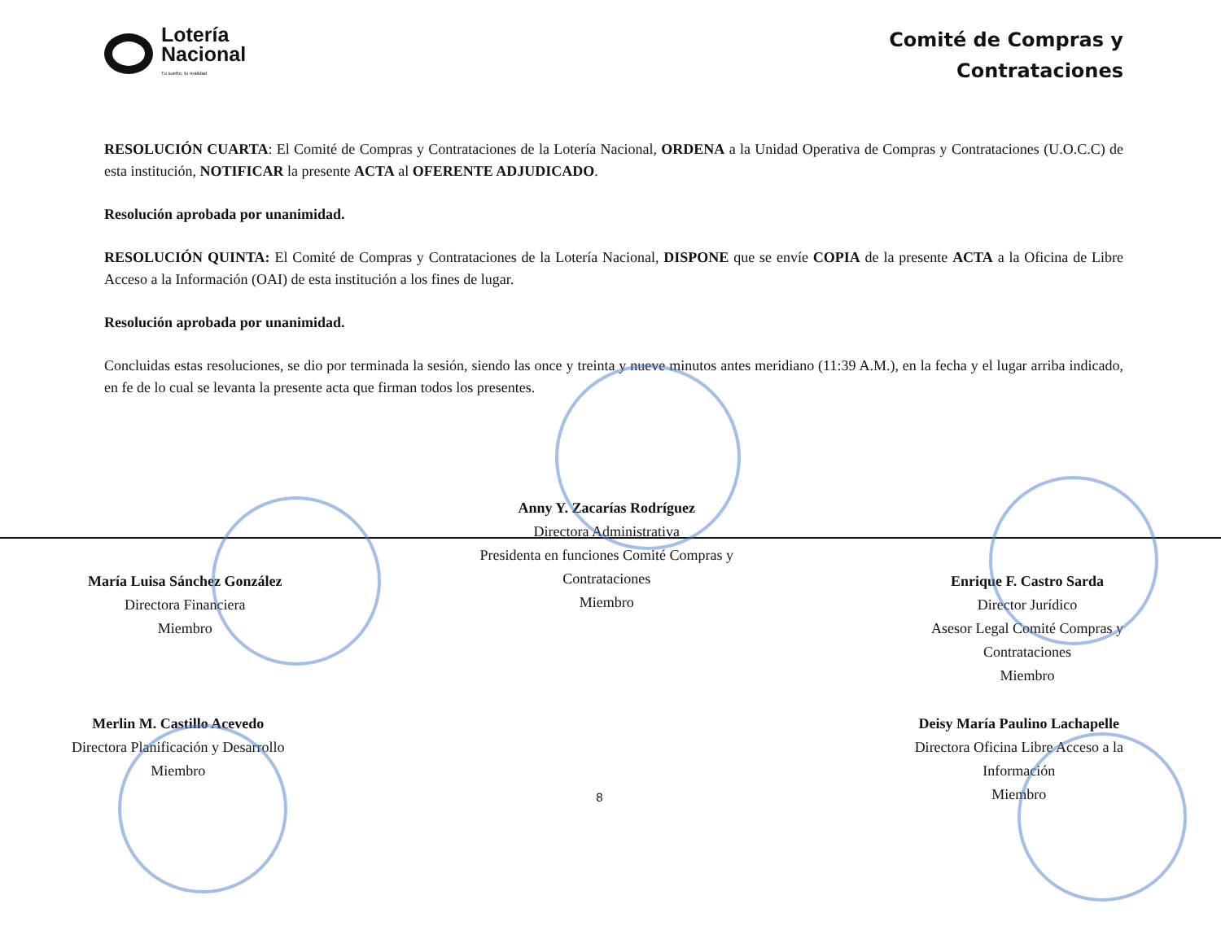Lotería
Nacional
Tu sueño, tu realidad
Comité de Compras y
Contrataciones
RESOLUCIÓN CUARTA: El Comité de Compras y Contrataciones de la Lotería Nacional, ORDENA a la Unidad Operativa de Compras y Contrataciones (U.O.C.C) de esta institución, NOTIFICAR la presente ACTA al OFERENTE ADJUDICADO.
Resolución aprobada por unanimidad.
RESOLUCIÓN QUINTA: El Comité de Compras y Contrataciones de la Lotería Nacional, DISPONE que se envíe COPIA de la presente ACTA a la Oficina de Libre Acceso a la Información (OAI) de esta institución a los fines de lugar.
Resolución aprobada por unanimidad.
Concluidas estas resoluciones, se dio por terminada la sesión, siendo las once y treinta y nueve minutos antes meridiano (11:39 A.M.), en la fecha y el lugar arriba indicado, en fe de lo cual se levanta la presente acta que firman todos los presentes.
María Luisa Sánchez González
Directora Financiera
Miembro
Anny Y. Zacarías Rodríguez
Directora Administrativa
Presidenta en funciones Comité Compras y
Contrataciones
Miembro
Enrique F. Castro Sarda
Director Jurídico
Asesor Legal Comité Compras y
Contrataciones
Miembro
Merlin M. Castillo Acevedo
Directora Planificación y Desarrollo
Miembro
8
Deisy María Paulino Lachapelle
Directora Oficina Libre Acceso a la
Información
Miembro